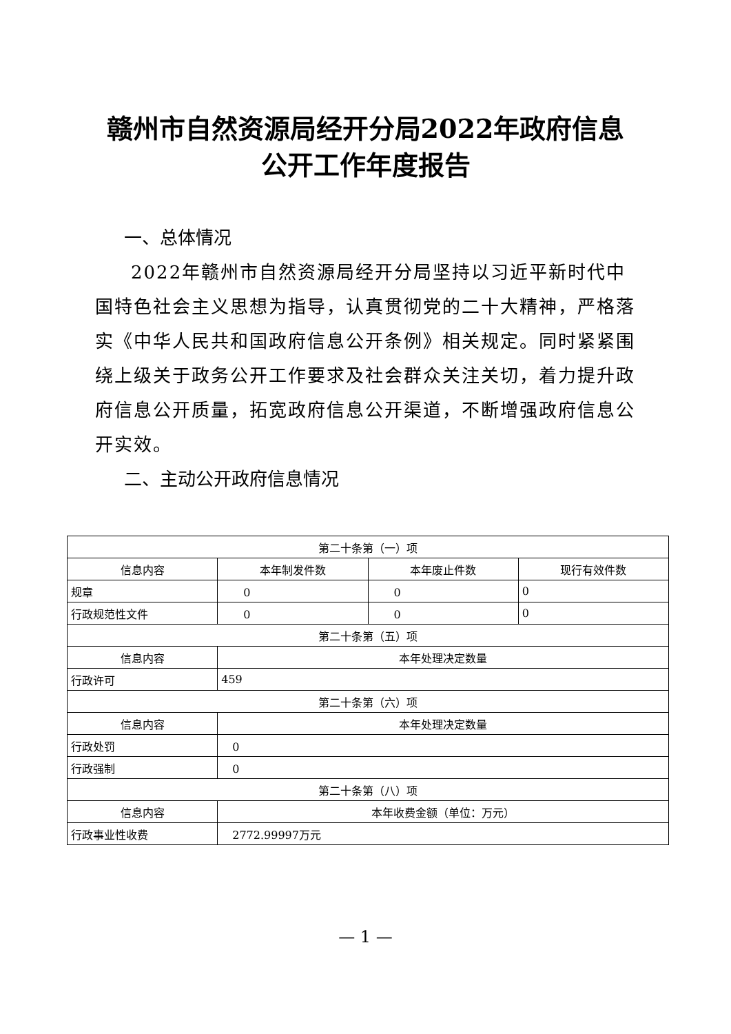赣州市自然资源局经开分局2022年政府信息
公开工作年度报告
一、总体情况
2022年赣州市自然资源局经开分局坚持以习近平新时代中国特色社会主义思想为指导，认真贯彻党的二十大精神，严格落实《中华人民共和国政府信息公开条例》相关规定。同时紧紧围绕上级关于政务公开工作要求及社会群众关注关切，着力提升政府信息公开质量，拓宽政府信息公开渠道，不断增强政府信息公开实效。
二、主动公开政府信息情况
| 第二十条第（一）项 | | | |
| --- | --- | --- | --- |
| 信息内容 | 本年制发件数 | 本年废止件数 | 现行有效件数 |
| 规章 | 0 | 0 | 0 |
| 行政规范性文件 | 0 | 0 | 0 |
| 第二十条第（五）项 | | | |
| 信息内容 | 本年处理决定数量 | | |
| 行政许可 | 459 | | |
| 第二十条第（六）项 | | | |
| 信息内容 | 本年处理决定数量 | | |
| 行政处罚 | 0 | | |
| 行政强制 | 0 | | |
| 第二十条第（八）项 | | | |
| 信息内容 | 本年收费金额（单位：万元） | | |
| 行政事业性收费 | 2772.99997万元 | | |
— 1 —